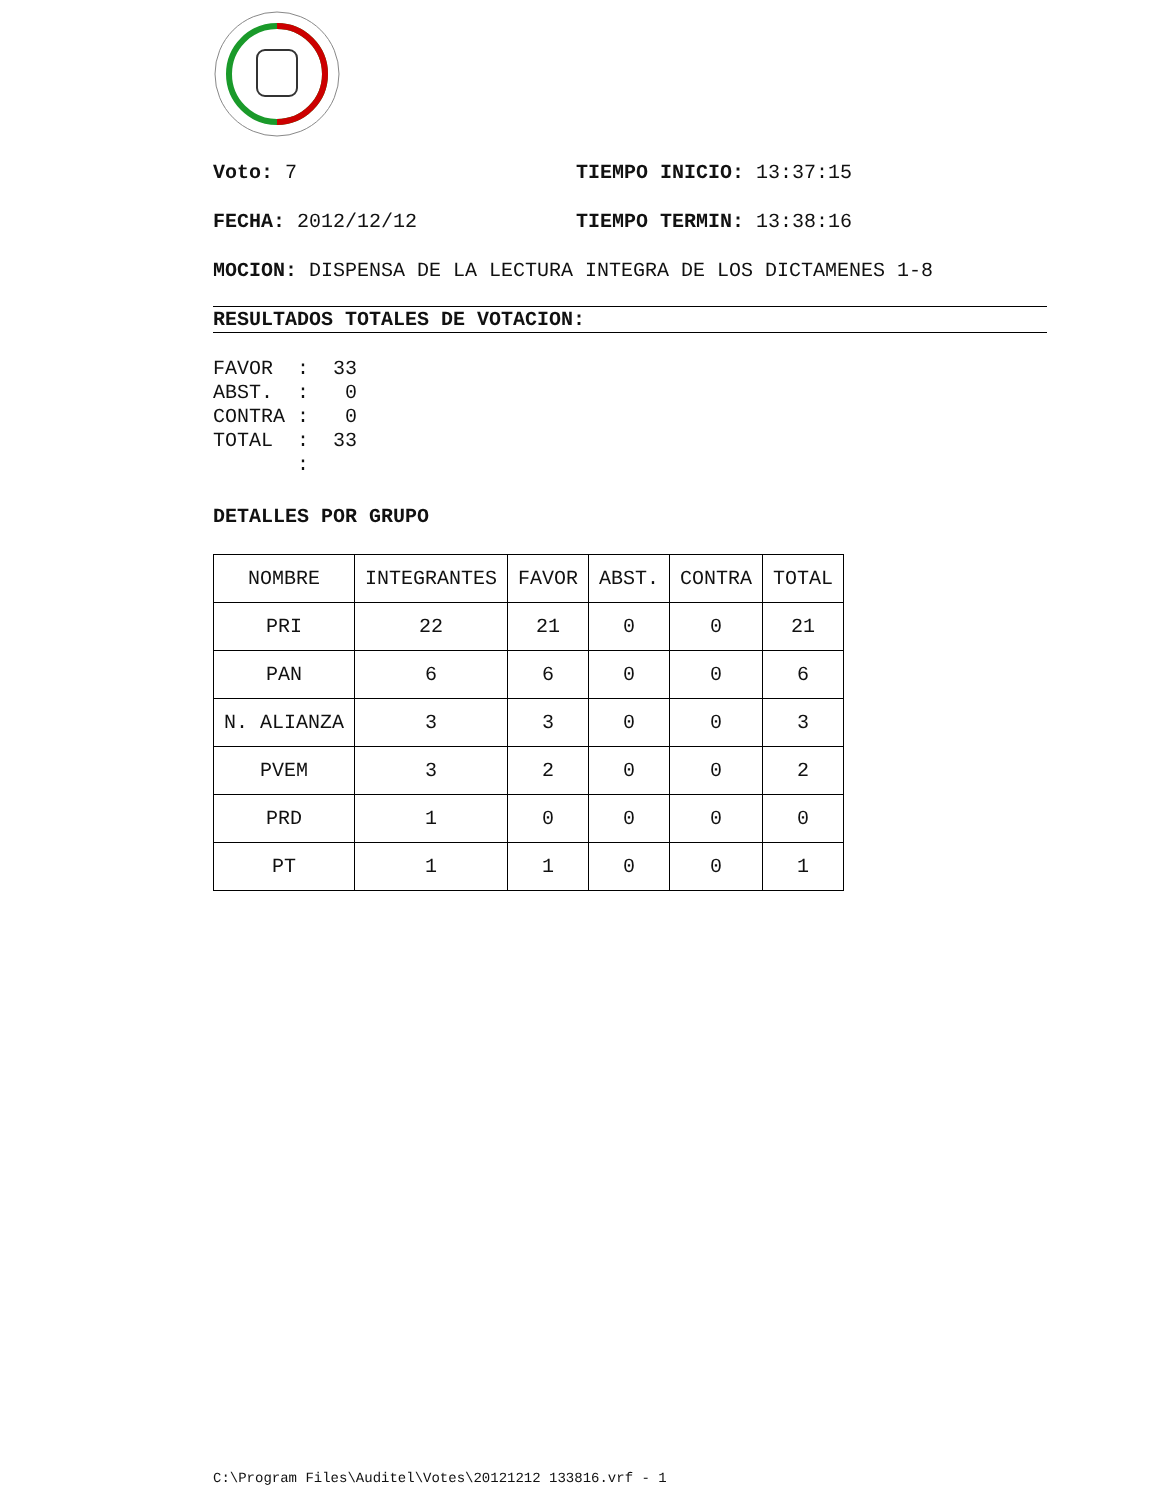Voto: 7 TIEMPO INICIO: 13:37:15
FECHA: 2012/12/12 TIEMPO TERMIN: 13:38:16
MOCION: DISPENSA DE LA LECTURA INTEGRA DE LOS DICTAMENES 1-8
RESULTADOS TOTALES DE VOTACION:
FAVOR  :  33
ABST.  :   0
CONTRA :   0
TOTAL  :  33
       :
DETALLES POR GRUPO
| NOMBRE | INTEGRANTES | FAVOR | ABST. | CONTRA | TOTAL |
| --- | --- | --- | --- | --- | --- |
| PRI | 22 | 21 | 0 | 0 | 21 |
| PAN | 6 | 6 | 0 | 0 | 6 |
| N. ALIANZA | 3 | 3 | 0 | 0 | 3 |
| PVEM | 3 | 2 | 0 | 0 | 2 |
| PRD | 1 | 0 | 0 | 0 | 0 |
| PT | 1 | 1 | 0 | 0 | 1 |
C:\Program Files\Auditel\Votes\20121212 133816.vrf - 1